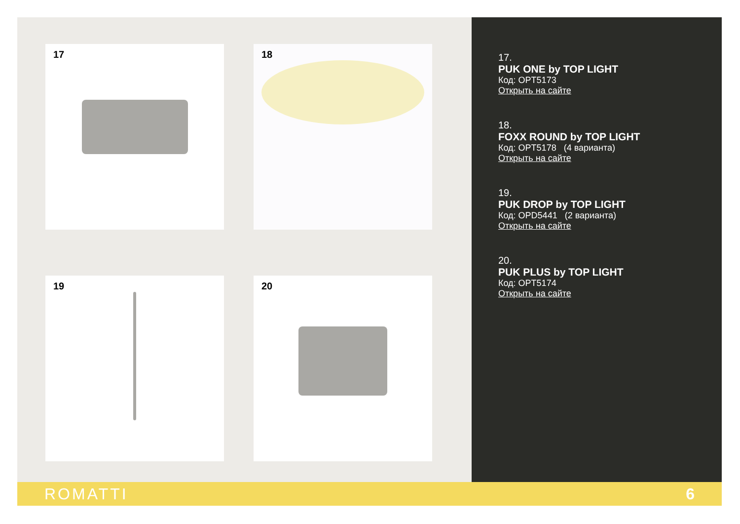17 18
19 20
17.
PUK ONE by TOP LIGHT
Код: OPT5173
Открыть на сайте
18.
FOXX ROUND by TOP LIGHT
Код: OPT5178 (4 варианта)
Открыть на сайте
19.
PUK DROP by TOP LIGHT
Код: OPD5441 (2 варианта)
Открыть на сайте
20.
PUK PLUS by TOP LIGHT
Код: OPT5174
Открыть на сайте
ROMATTI 6